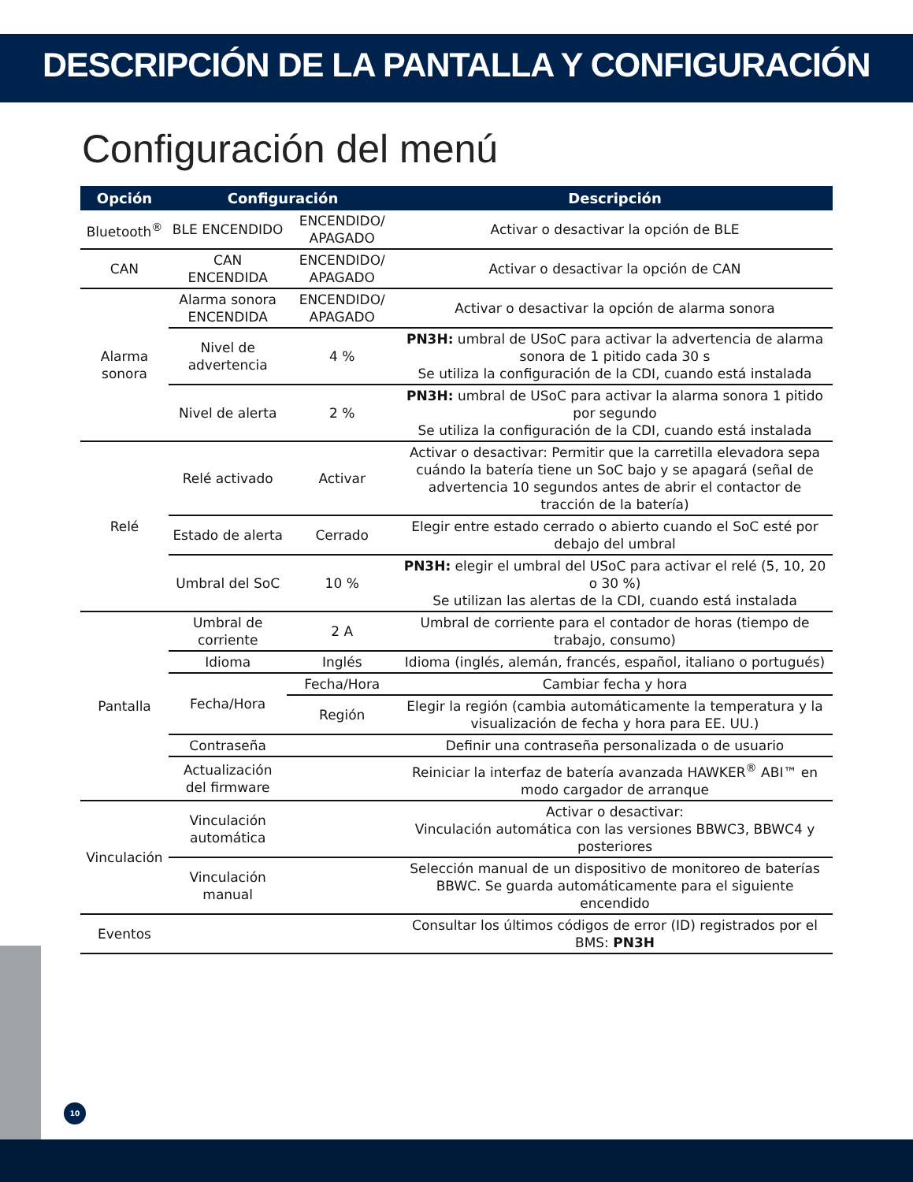DESCRIPCIÓN DE LA PANTALLA Y CONFIGURACIÓN
Configuración del menú
| Opción | Configuración | | Descripción |
| --- | --- | --- | --- |
| Bluetooth<sup>®</sup> | BLE ENCENDIDO | ENCENDIDO/ APAGADO | Activar o desactivar la opción de BLE |
| CAN | CAN ENCENDIDA | ENCENDIDO/ APAGADO | Activar o desactivar la opción de CAN |
| Alarma sonora | Alarma sonora ENCENDIDA | ENCENDIDO/ APAGADO | Activar o desactivar la opción de alarma sonora |
| | Nivel de advertencia | 4 % | PN3H: umbral de USoC para activar la advertencia de alarma sonora de 1 pitido cada 30 s Se utiliza la configuración de la CDI, cuando está instalada |
| | Nivel de alerta | 2 % | PN3H: umbral de USoC para activar la alarma sonora 1 pitido por segundo Se utiliza la configuración de la CDI, cuando está instalada |
| Relé | Relé activado | Activar | Activar o desactivar: Permitir que la carretilla elevadora sepa cuándo la batería tiene un SoC bajo y se apagará (señal de advertencia 10 segundos antes de abrir el contactor de tracción de la batería) |
| | Estado de alerta | Cerrado | Elegir entre estado cerrado o abierto cuando el SoC esté por debajo del umbral |
| | Umbral del SoC | 10 % | PN3H: elegir el umbral del USoC para activar el relé (5, 10, 20 o 30 %) Se utilizan las alertas de la CDI, cuando está instalada |
| Pantalla | Umbral de corriente | 2 A | Umbral de corriente para el contador de horas (tiempo de trabajo, consumo) |
| | Idioma | Inglés | Idioma (inglés, alemán, francés, español, italiano o portugués) |
| | Fecha/Hora | Fecha/Hora | Cambiar fecha y hora |
| | | Región | Elegir la región (cambia automáticamente la temperatura y la visualización de fecha y hora para EE. UU.) |
| | Contraseña | | Definir una contraseña personalizada o de usuario |
| | Actualización del firmware | | Reiniciar la interfaz de batería avanzada HAWKER<sup>®</sup> ABI™ en modo cargador de arranque |
| Vinculación | Vinculación automática | | Activar o desactivar: Vinculación automática con las versiones BBWC3, BBWC4 y posteriores |
| | Vinculación manual | | Selección manual de un dispositivo de monitoreo de baterías BBWC. Se guarda automáticamente para el siguiente encendido |
| Eventos | | | Consultar los últimos códigos de error (ID) registrados por el BMS: PN3H |
10